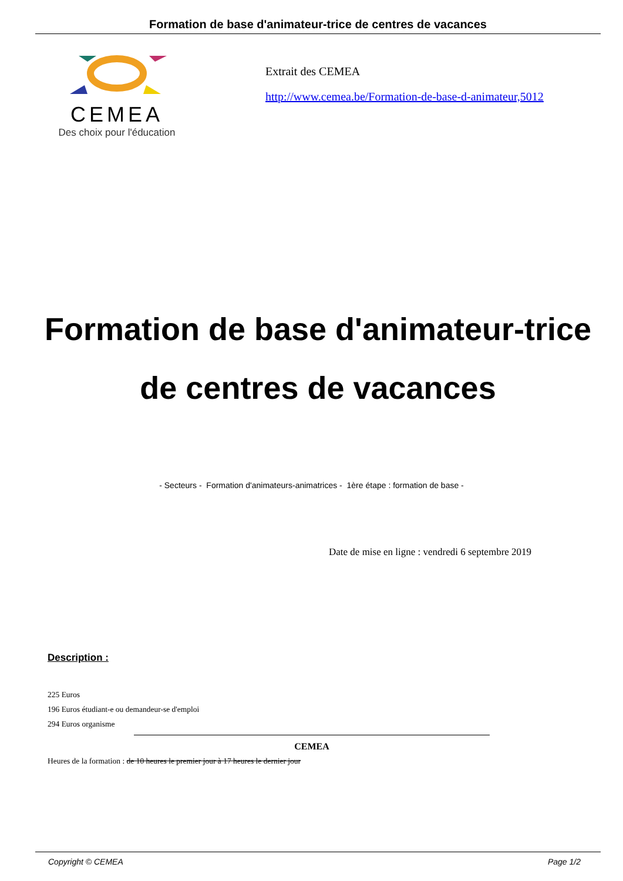Formation de base d'animateur-trice de centres de vacances
CEMEA
Des choix pour l'éducation
Extrait des CEMEA
http://www.cemea.be/Formation-de-base-d-animateur,5012
Formation de base d'animateur-trice de centres de vacances
- Secteurs - Formation d'animateurs-animatrices - 1ère étape : formation de base -
Date de mise en ligne : vendredi 6 septembre 2019
Description :
225 Euros
196 Euros étudiant-e ou demandeur-se d'emploi
294 Euros organisme
CEMEA
Heures de la formation : de 10 heures le premier jour à 17 heures le dernier jour
Copyright © CEMEA Page 1/2